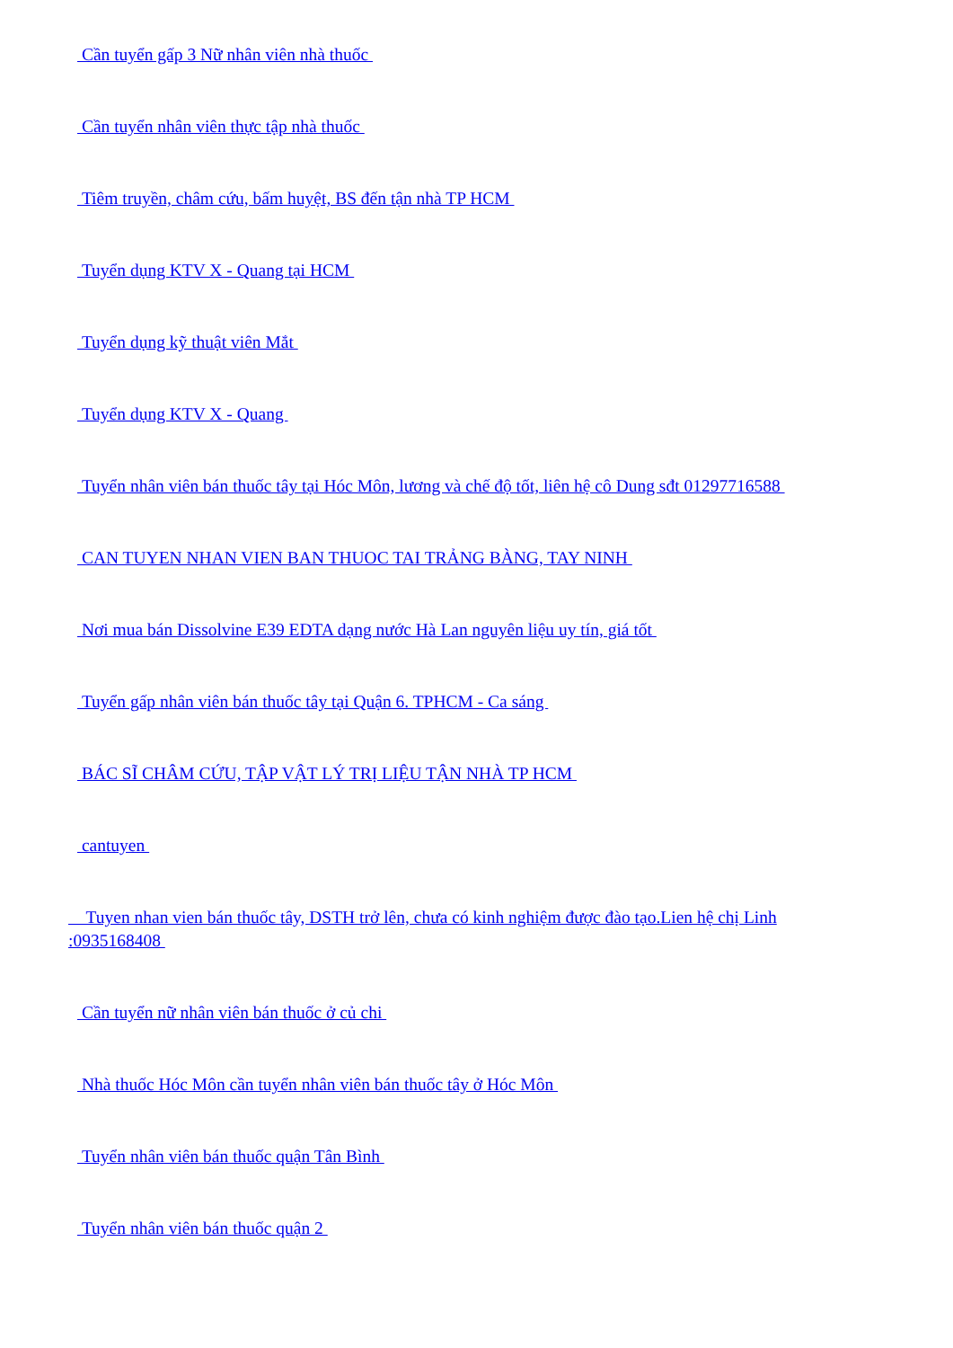Cần tuyển gấp 3 Nữ nhân viên nhà thuốc
Cần tuyển nhân viên thực tập nhà thuốc
Tiêm truyền, châm cứu, bấm huyệt, BS đến tận nhà TP HCM
Tuyển dụng KTV X - Quang tại HCM
Tuyển dụng kỹ thuật viên Mắt
Tuyển dụng KTV X - Quang
Tuyển nhân viên bán thuốc tây tại Hóc Môn, lương và chế độ tốt, liên hệ cô Dung sđt 01297716588
CAN TUYEN NHAN VIEN BAN THUOC TAI TRẢNG BÀNG, TAY NINH
Nơi mua bán Dissolvine E39 EDTA dạng nước Hà Lan nguyên liệu uy tín, giá tốt
Tuyển gấp nhân viên bán thuốc tây tại Quận 6. TPHCM - Ca sáng
BÁC SĨ CHÂM CỨU, TẬP VẬT LÝ TRỊ LIỆU TẬN NHÀ TP HCM
cantuyen
Tuyen nhan vien bán thuốc tây, DSTH trở lên, chưa có kinh nghiệm được đào tạo.Lien hệ chị Linh :0935168408
Cần tuyển nữ nhân viên bán thuốc ở củ chi
Nhà thuốc Hóc Môn cần tuyển nhân viên bán thuốc tây ở Hóc Môn
Tuyển nhân viên bán thuốc quận Tân Bình
Tuyển nhân viên bán thuốc quận 2